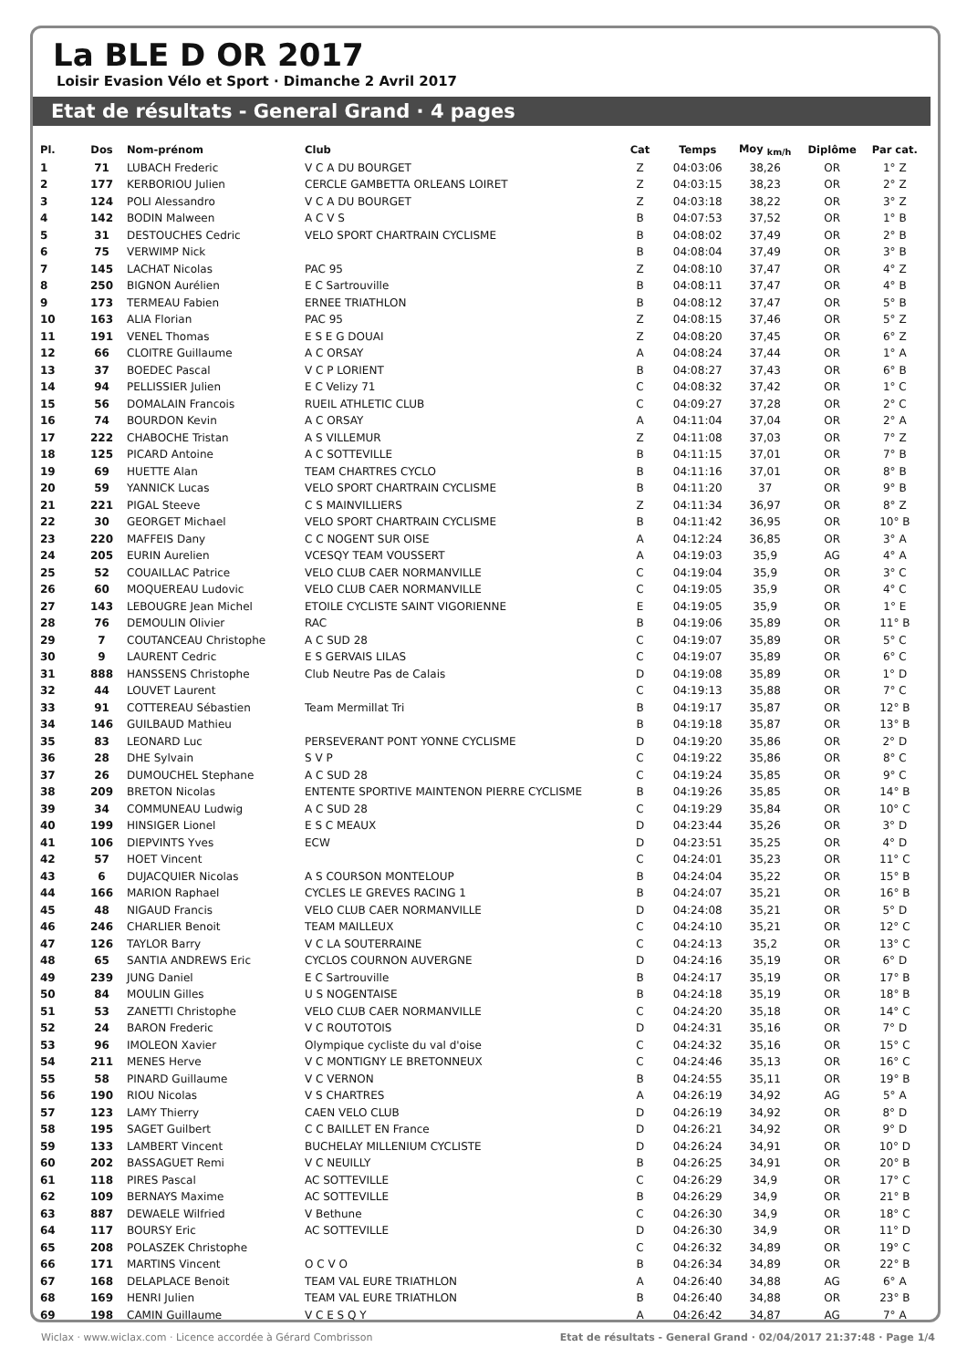La BLE D OR 2017
Loisir Evasion Vélo et Sport · Dimanche 2 Avril 2017
Etat de résultats - General Grand · 4 pages
| Pl. | Dos | Nom-prénom | Club | Cat | Temps | Moy <sub>km/h</sub> | Diplôme | Par cat. |
| --- | --- | --- | --- | --- | --- | --- | --- | --- |
| 1 | 71 | LUBACH Frederic | V C A DU BOURGET | Z | 04:03:06 | 38,26 | OR | 1° Z |
| 2 | 177 | KERBORIOU Julien | CERCLE GAMBETTA ORLEANS LOIRET | Z | 04:03:15 | 38,23 | OR | 2° Z |
| 3 | 124 | POLI Alessandro | V C A DU BOURGET | Z | 04:03:18 | 38,22 | OR | 3° Z |
| 4 | 142 | BODIN Malween | A C V S | B | 04:07:53 | 37,52 | OR | 1° B |
| 5 | 31 | DESTOUCHES Cedric | VELO SPORT CHARTRAIN CYCLISME | B | 04:08:02 | 37,49 | OR | 2° B |
| 6 | 75 | VERWIMP Nick | | B | 04:08:04 | 37,49 | OR | 3° B |
| 7 | 145 | LACHAT Nicolas | PAC 95 | Z | 04:08:10 | 37,47 | OR | 4° Z |
| 8 | 250 | BIGNON Aurélien | E C Sartrouville | B | 04:08:11 | 37,47 | OR | 4° B |
| 9 | 173 | TERMEAU Fabien | ERNEE TRIATHLON | B | 04:08:12 | 37,47 | OR | 5° B |
| 10 | 163 | ALIA Florian | PAC 95 | Z | 04:08:15 | 37,46 | OR | 5° Z |
| 11 | 191 | VENEL Thomas | E S E G DOUAI | Z | 04:08:20 | 37,45 | OR | 6° Z |
| 12 | 66 | CLOITRE Guillaume | A C ORSAY | A | 04:08:24 | 37,44 | OR | 1° A |
| 13 | 37 | BOEDEC Pascal | V C P LORIENT | B | 04:08:27 | 37,43 | OR | 6° B |
| 14 | 94 | PELLISSIER Julien | E C Velizy 71 | C | 04:08:32 | 37,42 | OR | 1° C |
| 15 | 56 | DOMALAIN Francois | RUEIL ATHLETIC CLUB | C | 04:09:27 | 37,28 | OR | 2° C |
| 16 | 74 | BOURDON Kevin | A C ORSAY | A | 04:11:04 | 37,04 | OR | 2° A |
| 17 | 222 | CHABOCHE Tristan | A S VILLEMUR | Z | 04:11:08 | 37,03 | OR | 7° Z |
| 18 | 125 | PICARD Antoine | A C SOTTEVILLE | B | 04:11:15 | 37,01 | OR | 7° B |
| 19 | 69 | HUETTE Alan | TEAM CHARTRES CYCLO | B | 04:11:16 | 37,01 | OR | 8° B |
| 20 | 59 | YANNICK Lucas | VELO SPORT CHARTRAIN CYCLISME | B | 04:11:20 | 37 | OR | 9° B |
| 21 | 221 | PIGAL Steeve | C S MAINVILLIERS | Z | 04:11:34 | 36,97 | OR | 8° Z |
| 22 | 30 | GEORGET Michael | VELO SPORT CHARTRAIN CYCLISME | B | 04:11:42 | 36,95 | OR | 10° B |
| 23 | 220 | MAFFEIS Dany | C C NOGENT SUR OISE | A | 04:12:24 | 36,85 | OR | 3° A |
| 24 | 205 | EURIN Aurelien | VCESQY TEAM VOUSSERT | A | 04:19:03 | 35,9 | AG | 4° A |
| 25 | 52 | COUAILLAC Patrice | VELO CLUB CAER NORMANVILLE | C | 04:19:04 | 35,9 | OR | 3° C |
| 26 | 60 | MOQUEREAU Ludovic | VELO CLUB CAER NORMANVILLE | C | 04:19:05 | 35,9 | OR | 4° C |
| 27 | 143 | LEBOUGRE Jean Michel | ETOILE CYCLISTE SAINT VIGORIENNE | E | 04:19:05 | 35,9 | OR | 1° E |
| 28 | 76 | DEMOULIN Olivier | RAC | B | 04:19:06 | 35,89 | OR | 11° B |
| 29 | 7 | COUTANCEAU Christophe | A C SUD 28 | C | 04:19:07 | 35,89 | OR | 5° C |
| 30 | 9 | LAURENT Cedric | E S GERVAIS LILAS | C | 04:19:07 | 35,89 | OR | 6° C |
| 31 | 888 | HANSSENS Christophe | Club Neutre Pas de Calais | D | 04:19:08 | 35,89 | OR | 1° D |
| 32 | 44 | LOUVET Laurent | | C | 04:19:13 | 35,88 | OR | 7° C |
| 33 | 91 | COTTEREAU Sébastien | Team Mermillat Tri | B | 04:19:17 | 35,87 | OR | 12° B |
| 34 | 146 | GUILBAUD Mathieu | | B | 04:19:18 | 35,87 | OR | 13° B |
| 35 | 83 | LEONARD Luc | PERSEVERANT PONT YONNE CYCLISME | D | 04:19:20 | 35,86 | OR | 2° D |
| 36 | 28 | DHE Sylvain | S V P | C | 04:19:22 | 35,86 | OR | 8° C |
| 37 | 26 | DUMOUCHEL Stephane | A C SUD 28 | C | 04:19:24 | 35,85 | OR | 9° C |
| 38 | 209 | BRETON Nicolas | ENTENTE SPORTIVE MAINTENON PIERRE CYCLISME | B | 04:19:26 | 35,85 | OR | 14° B |
| 39 | 34 | COMMUNEAU Ludwig | A C SUD 28 | C | 04:19:29 | 35,84 | OR | 10° C |
| 40 | 199 | HINSIGER Lionel | E S C MEAUX | D | 04:23:44 | 35,26 | OR | 3° D |
| 41 | 106 | DIEPVINTS Yves | ECW | D | 04:23:51 | 35,25 | OR | 4° D |
| 42 | 57 | HOET Vincent | | C | 04:24:01 | 35,23 | OR | 11° C |
| 43 | 6 | DUJACQUIER Nicolas | A S COURSON MONTELOUP | B | 04:24:04 | 35,22 | OR | 15° B |
| 44 | 166 | MARION Raphael | CYCLES LE GREVES RACING 1 | B | 04:24:07 | 35,21 | OR | 16° B |
| 45 | 48 | NIGAUD Francis | VELO CLUB CAER NORMANVILLE | D | 04:24:08 | 35,21 | OR | 5° D |
| 46 | 246 | CHARLIER Benoit | TEAM MAILLEUX | C | 04:24:10 | 35,21 | OR | 12° C |
| 47 | 126 | TAYLOR Barry | V C LA SOUTERRAINE | C | 04:24:13 | 35,2 | OR | 13° C |
| 48 | 65 | SANTIA ANDREWS Eric | CYCLOS COURNON AUVERGNE | D | 04:24:16 | 35,19 | OR | 6° D |
| 49 | 239 | JUNG Daniel | E C Sartrouville | B | 04:24:17 | 35,19 | OR | 17° B |
| 50 | 84 | MOULIN Gilles | U S NOGENTAISE | B | 04:24:18 | 35,19 | OR | 18° B |
| 51 | 53 | ZANETTI Christophe | VELO CLUB CAER NORMANVILLE | C | 04:24:20 | 35,18 | OR | 14° C |
| 52 | 24 | BARON Frederic | V C ROUTOTOIS | D | 04:24:31 | 35,16 | OR | 7° D |
| 53 | 96 | IMOLEON Xavier | Olympique cycliste du val d'oise | C | 04:24:32 | 35,16 | OR | 15° C |
| 54 | 211 | MENES Herve | V C MONTIGNY LE BRETONNEUX | C | 04:24:46 | 35,13 | OR | 16° C |
| 55 | 58 | PINARD Guillaume | V C VERNON | B | 04:24:55 | 35,11 | OR | 19° B |
| 56 | 190 | RIOU Nicolas | V S CHARTRES | A | 04:26:19 | 34,92 | AG | 5° A |
| 57 | 123 | LAMY Thierry | CAEN VELO CLUB | D | 04:26:19 | 34,92 | OR | 8° D |
| 58 | 195 | SAGET Guilbert | C C BAILLET EN France | D | 04:26:21 | 34,92 | OR | 9° D |
| 59 | 133 | LAMBERT Vincent | BUCHELAY MILLENIUM CYCLISTE | D | 04:26:24 | 34,91 | OR | 10° D |
| 60 | 202 | BASSAGUET Remi | V C NEUILLY | B | 04:26:25 | 34,91 | OR | 20° B |
| 61 | 118 | PIRES Pascal | AC SOTTEVILLE | C | 04:26:29 | 34,9 | OR | 17° C |
| 62 | 109 | BERNAYS Maxime | AC SOTTEVILLE | B | 04:26:29 | 34,9 | OR | 21° B |
| 63 | 887 | DEWAELE Wilfried | V Bethune | C | 04:26:30 | 34,9 | OR | 18° C |
| 64 | 117 | BOURSY Eric | AC SOTTEVILLE | D | 04:26:30 | 34,9 | OR | 11° D |
| 65 | 208 | POLASZEK Christophe | | C | 04:26:32 | 34,89 | OR | 19° C |
| 66 | 171 | MARTINS Vincent | O C V O | B | 04:26:34 | 34,89 | OR | 22° B |
| 67 | 168 | DELAPLACE Benoit | TEAM VAL EURE TRIATHLON | A | 04:26:40 | 34,88 | AG | 6° A |
| 68 | 169 | HENRI Julien | TEAM VAL EURE TRIATHLON | B | 04:26:40 | 34,88 | OR | 23° B |
| 69 | 198 | CAMIN Guillaume | V C E S Q Y | A | 04:26:42 | 34,87 | AG | 7° A |
Wiclax · www.wiclax.com · Licence accordée à Gérard Combrisson Etat de résultats - General Grand · 02/04/2017 21:37:48 · Page 1/4